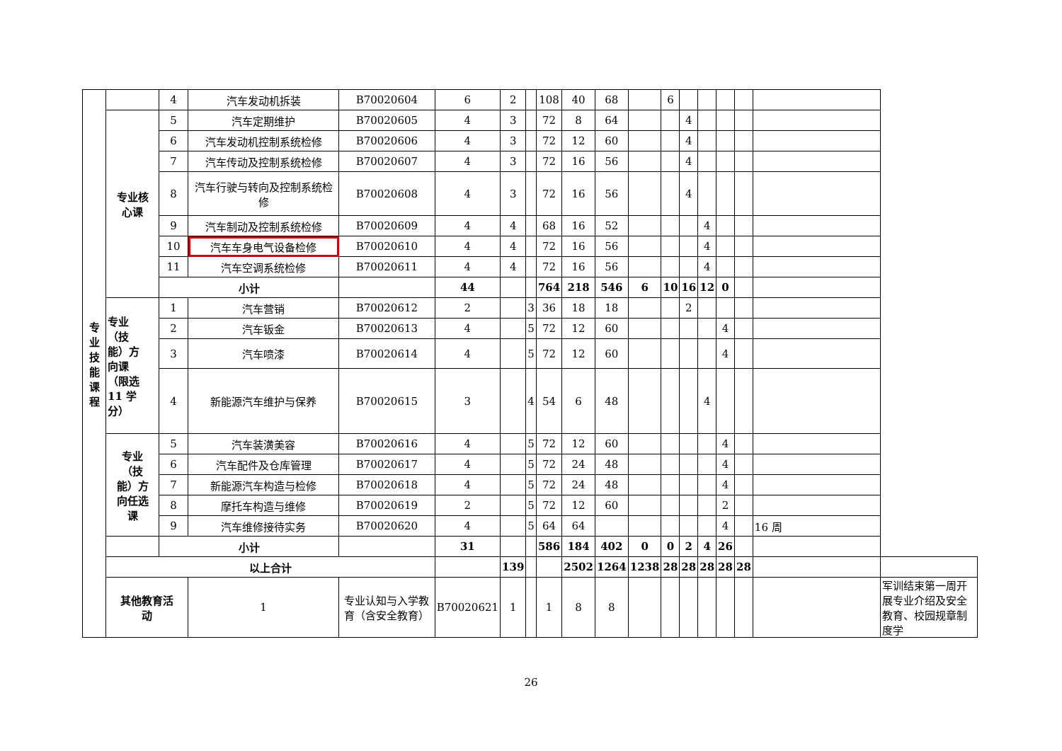| 专 业 技 能 课 程 | | 4 | 汽车发动机拆装 | B70020604 | 6 | 2 | | 108 | 40 | 68 | | 6 | | | | | | |
| | 专业核 心课 | 5 | 汽车定期维护 | B70020605 | 4 | 3 | | 72 | 8 | 64 | | | 4 | | | | | |
| | | 6 | 汽车发动机控制系统检修 | B70020606 | 4 | 3 | | 72 | 12 | 60 | | | 4 | | | | | |
| | | 7 | 汽车传动及控制系统检修 | B70020607 | 4 | 3 | | 72 | 16 | 56 | | | 4 | | | | | |
| | | 8 | 汽车行驶与转向及控制系统检修 | B70020608 | 4 | 3 | | 72 | 16 | 56 | | | 4 | | | | | |
| | | 9 | 汽车制动及控制系统检修 | B70020609 | 4 | 4 | | 68 | 16 | 52 | | | | 4 | | | | |
| | | 10 | 汽车车身电气设备检修 | B70020610 | 4 | 4 | | 72 | 16 | 56 | | | | 4 | | | | |
| | | 11 | 汽车空调系统检修 | B70020611 | 4 | 4 | | 72 | 16 | 56 | | | | 4 | | | | |
| | | 小计 | | | 44 | | | 764 | 218 | 546 | 6 | 10 | 16 | 12 | 0 | | | |
| | 专业 （技 能）方 向课 （限选 11 学 分） | 1 | 汽车营销 | B70020612 | 2 | | 3 | 36 | 18 | 18 | | | 2 | | | | | |
| | | 2 | 汽车钣金 | B70020613 | 4 | | 5 | 72 | 12 | 60 | | | | | 4 | | | |
| | | 3 | 汽车喷漆 | B70020614 | 4 | | 5 | 72 | 12 | 60 | | | | | 4 | | | |
| | | 4 | 新能源汽车维护与保养 | B70020615 | 3 | | 4 | 54 | 6 | 48 | | | | 4 | | | | |
| | 专业 （技 能）方 向任选 课 | 5 | 汽车装潢美容 | B70020616 | 4 | | 5 | 72 | 12 | 60 | | | | | 4 | | | |
| | | 6 | 汽车配件及仓库管理 | B70020617 | 4 | | 5 | 72 | 24 | 48 | | | | | 4 | | | |
| | | 7 | 新能源汽车构造与检修 | B70020618 | 4 | | 5 | 72 | 24 | 48 | | | | | 4 | | | |
| | | 8 | 摩托车构造与维修 | B70020619 | 2 | | 5 | 72 | 12 | 60 | | | | | 2 | | | |
| | | 9 | 汽车维修接待实务 | B70020620 | 4 | | 5 | 64 | 64 | | | | | | 4 | | 16 周 | |
| | | 小计 | | | 31 | | | 586 | 184 | 402 | 0 | 0 | 2 | 4 | 26 | | | |
| | 以上合计 | | | | | 139 | | | 2502 | 1264 | 1238 | 28 | 28 | 28 | 28 | 28 | | |
| | 其他教育活 动 | | 1 | 专业认知与入学教育（含安全教育） | B70020621 | 1 | | 1 | 8 | 8 | | | | | | | | 军训结束第一周开展专业介绍及安全教育、校园规章制度学 |
26